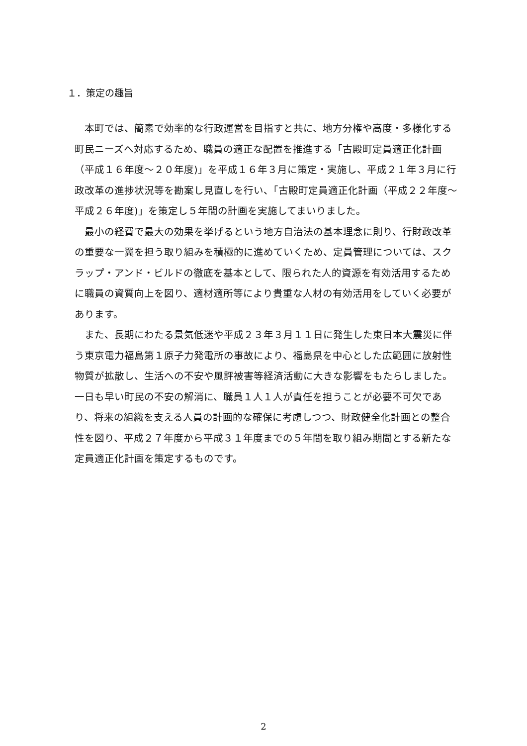１．策定の趣旨
本町では、簡素で効率的な行政運営を目指すと共に、地方分権や高度・多様化する町民ニーズへ対応するため、職員の適正な配置を推進する「古殿町定員適正化計画（平成１６年度～２０年度)」を平成１６年３月に策定・実施し、平成２１年３月に行政改革の進捗状況等を勘案し見直しを行い、「古殿町定員適正化計画（平成２２年度～平成２６年度)」を策定し５年間の計画を実施してまいりました。
最小の経費で最大の効果を挙げるという地方自治法の基本理念に則り、行財政改革の重要な一翼を担う取り組みを積極的に進めていくため、定員管理については、スクラップ・アンド・ビルドの徹底を基本として、限られた人的資源を有効活用するために職員の資質向上を図り、適材適所等により貴重な人材の有効活用をしていく必要があります。
また、長期にわたる景気低迷や平成２３年３月１１日に発生した東日本大震災に伴う東京電力福島第１原子力発電所の事故により、福島県を中心とした広範囲に放射性物質が拡散し、生活への不安や風評被害等経済活動に大きな影響をもたらしました。一日も早い町民の不安の解消に、職員１人１人が責任を担うことが必要不可欠であり、将来の組織を支える人員の計画的な確保に考慮しつつ、財政健全化計画との整合性を図り、平成２７年度から平成３１年度までの５年間を取り組み期間とする新たな定員適正化計画を策定するものです。
2